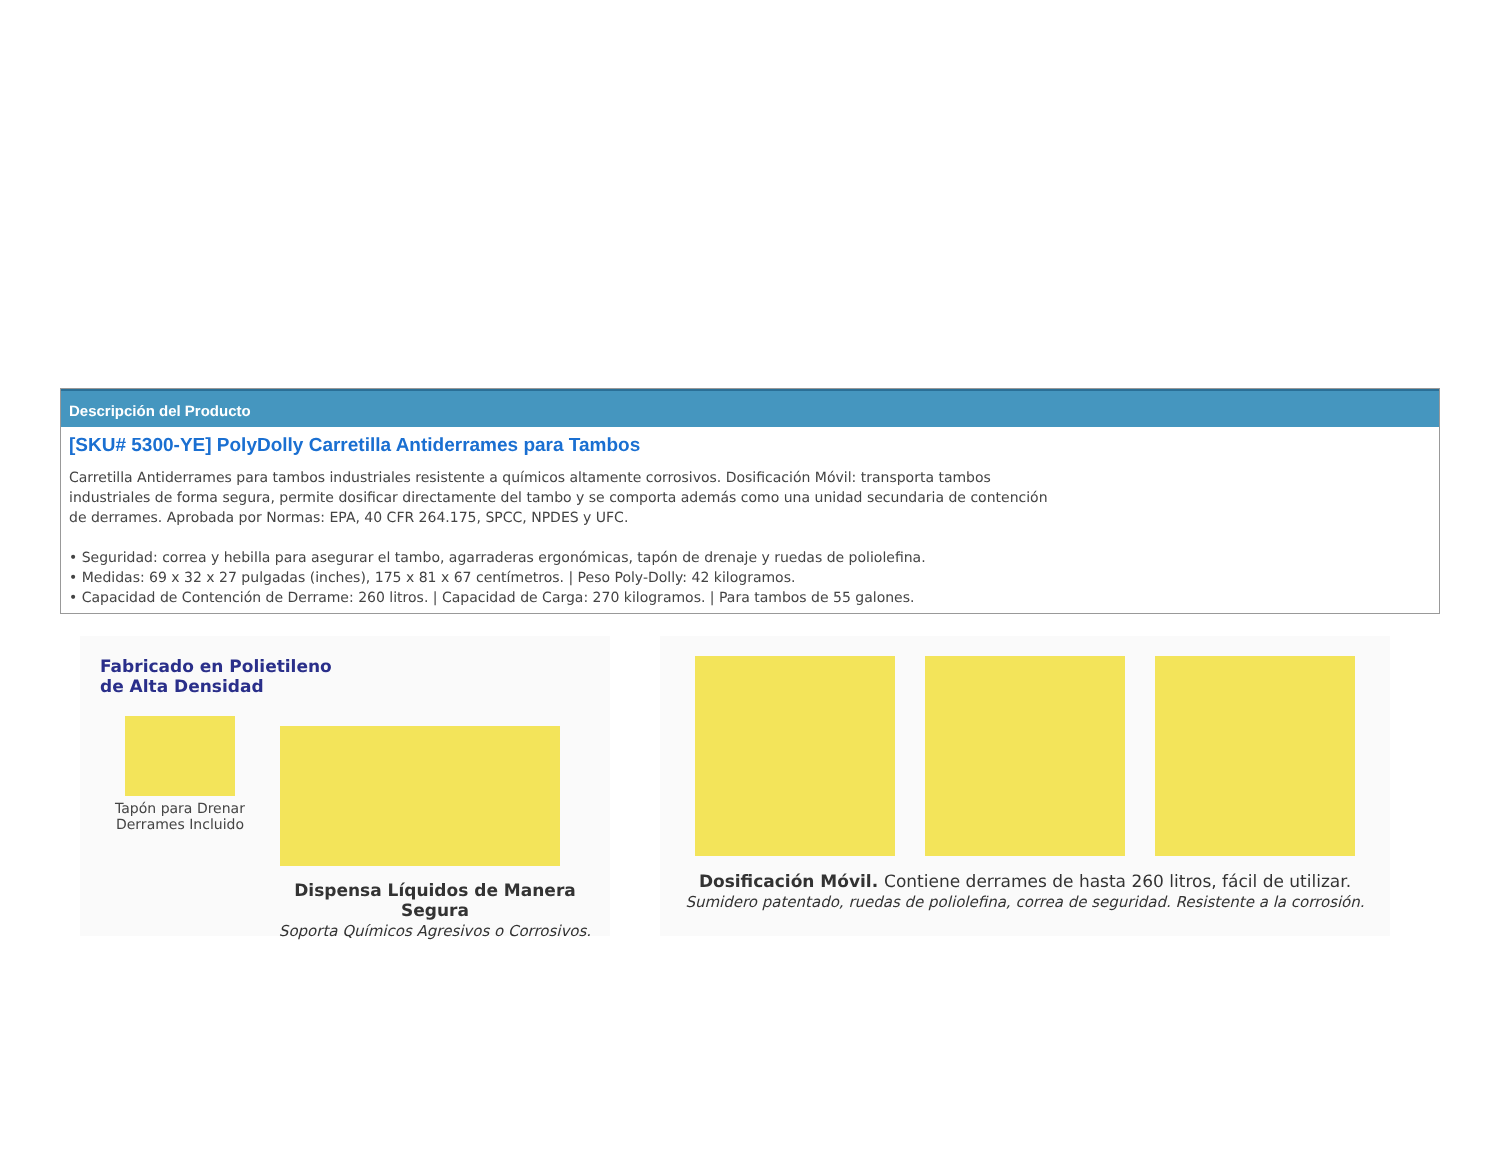Descripción del Producto
[SKU# 5300-YE] PolyDolly Carretilla Antiderrames para Tambos
Carretilla Antiderrames para tambos industriales resistente a químicos altamente corrosivos. Dosificación Móvil: transporta tambos industriales de forma segura, permite dosificar directamente del tambo y se comporta además como una unidad secundaria de contención de derrames. Aprobada por Normas: EPA, 40 CFR 264.175, SPCC, NPDES y UFC.
• Seguridad: correa y hebilla para asegurar el tambo, agarraderas ergonómicas, tapón de drenaje y ruedas de poliolefina.
• Medidas: 69 x 32 x 27 pulgadas (inches), 175 x 81 x 67 centímetros. | Peso Poly-Dolly: 42 kilogramos.
• Capacidad de Contención de Derrame: 260 litros. | Capacidad de Carga: 270 kilogramos. | Para tambos de 55 galones.
Fabricado en Polietileno
de Alta Densidad
Tapón para Drenar
Derrames Incluido
Dispensa Líquidos de Manera Segura
Soporta Químicos Agresivos o Corrosivos.
Dosificación Móvil. Contiene derrames de hasta 260 litros, fácil de utilizar.
Sumidero patentado, ruedas de poliolefina, correa de seguridad. Resistente a la corrosión.